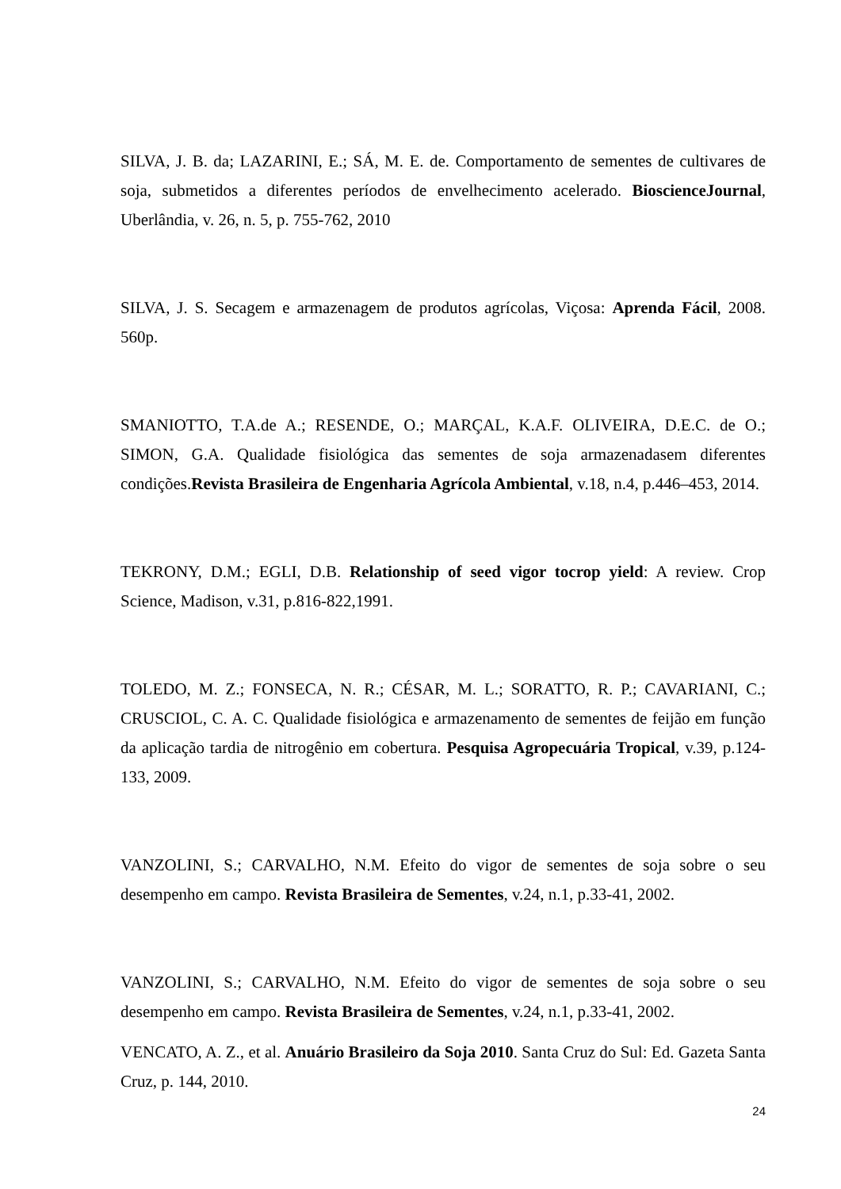SILVA, J. B. da; LAZARINI, E.; SÁ, M. E. de. Comportamento de sementes de cultivares de soja, submetidos a diferentes períodos de envelhecimento acelerado. BioscienceJournal, Uberlândia, v. 26, n. 5, p. 755-762, 2010
SILVA, J. S. Secagem e armazenagem de produtos agrícolas, Viçosa: Aprenda Fácil, 2008. 560p.
SMANIOTTO, T.A.de A.; RESENDE, O.; MARÇAL, K.A.F. OLIVEIRA, D.E.C. de O.; SIMON, G.A. Qualidade fisiológica das sementes de soja armazenadasem diferentes condições.Revista Brasileira de Engenharia Agrícola Ambiental, v.18, n.4, p.446–453, 2014.
TEKRONY, D.M.; EGLI, D.B. Relationship of seed vigor tocrop yield: A review. Crop Science, Madison, v.31, p.816-822,1991.
TOLEDO, M. Z.; FONSECA, N. R.; CÉSAR, M. L.; SORATTO, R. P.; CAVARIANI, C.; CRUSCIOL, C. A. C. Qualidade fisiológica e armazenamento de sementes de feijão em função da aplicação tardia de nitrogênio em cobertura. Pesquisa Agropecuária Tropical, v.39, p.124-133, 2009.
VANZOLINI, S.; CARVALHO, N.M. Efeito do vigor de sementes de soja sobre o seu desempenho em campo. Revista Brasileira de Sementes, v.24, n.1, p.33-41, 2002.
VANZOLINI, S.; CARVALHO, N.M. Efeito do vigor de sementes de soja sobre o seu desempenho em campo. Revista Brasileira de Sementes, v.24, n.1, p.33-41, 2002.
VENCATO, A. Z., et al. Anuário Brasileiro da Soja 2010. Santa Cruz do Sul: Ed. Gazeta Santa Cruz, p. 144, 2010.
24